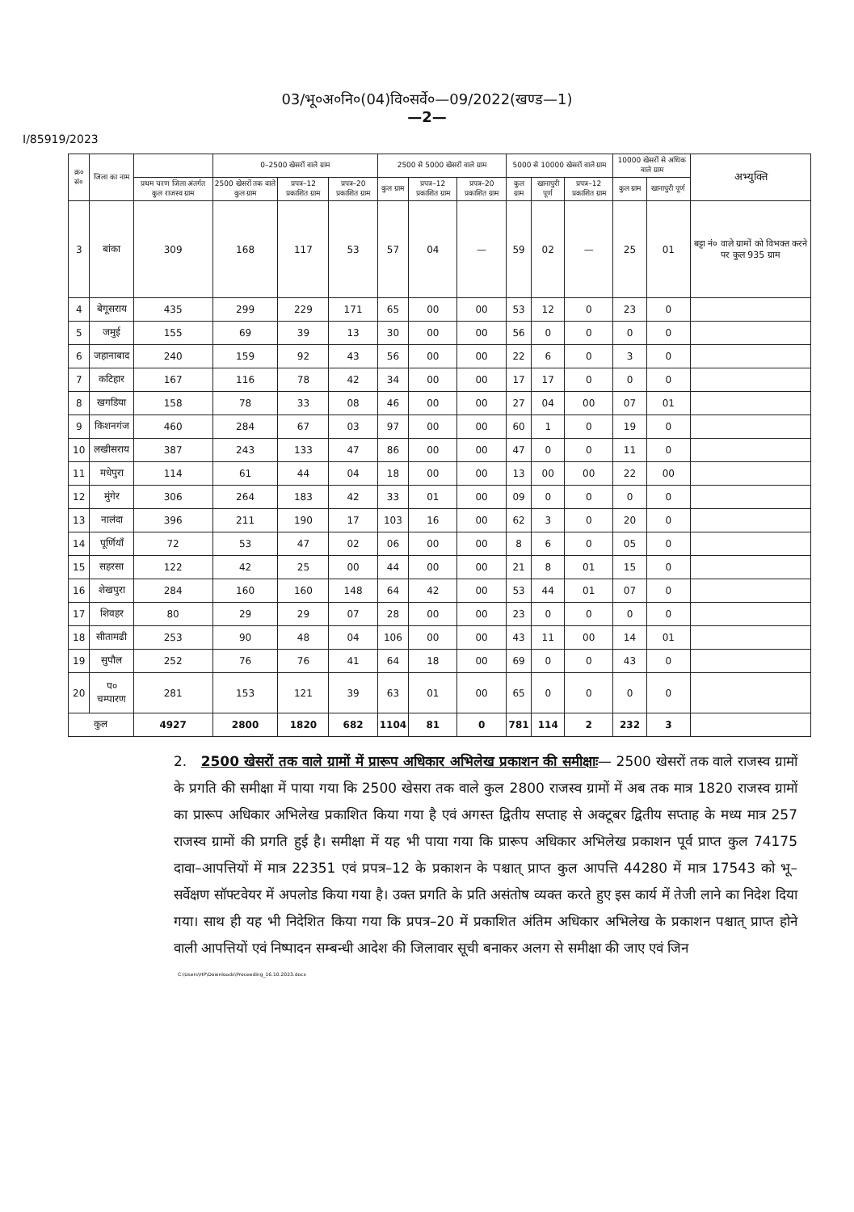03/भू०अ०नि०(04)वि०सर्वे०—09/2022(खण्ड—1)
—2—
I/85919/2023
| क्र० सं० | जिला का नाम | | 0–2500 खेसरों वाले ग्राम | | | 2500 से 5000 खेसरों वाले ग्राम | | | 5000 से 10000 खेसरों वाले ग्राम | | | 10000 खेसरों से अधिक वाले ग्राम | | अभ्युक्ति |
| --- | --- | --- | --- | --- | --- | --- | --- | --- | --- | --- | --- | --- | --- | --- |
| | | प्रथम चरण जिला अंतर्गत कुल राजस्व ग्राम | 2500 खेसरों तक वाले कुल ग्राम | प्रपत्र–12 प्रकाशित ग्राम | प्रपत्र–20 प्रकाशित ग्राम | कुल ग्राम | प्रपत्र–12 प्रकाशित ग्राम | प्रपत्र–20 प्रकाशित ग्राम | कुल ग्राम | खानापुरी पूर्ण | प्रपत्र–12 प्रकाशित ग्राम | कुल ग्राम | खानापुरी पूर्ण | |
| 3 | बांका | 309 | 168 | 117 | 53 | 57 | 04 | — | 59 | 02 | — | 25 | 01 | बट्टा नं० वाले ग्रामों को विभक्त करने पर कुल 935 ग्राम |
| 4 | बेगूसराय | 435 | 299 | 229 | 171 | 65 | 00 | 00 | 53 | 12 | 0 | 23 | 0 | |
| 5 | जमुई | 155 | 69 | 39 | 13 | 30 | 00 | 00 | 56 | 0 | 0 | 0 | 0 | |
| 6 | जहानाबाद | 240 | 159 | 92 | 43 | 56 | 00 | 00 | 22 | 6 | 0 | 3 | 0 | |
| 7 | कटिहार | 167 | 116 | 78 | 42 | 34 | 00 | 00 | 17 | 17 | 0 | 0 | 0 | |
| 8 | खगडिया | 158 | 78 | 33 | 08 | 46 | 00 | 00 | 27 | 04 | 00 | 07 | 01 | |
| 9 | किशनगंज | 460 | 284 | 67 | 03 | 97 | 00 | 00 | 60 | 1 | 0 | 19 | 0 | |
| 10 | लखीसराय | 387 | 243 | 133 | 47 | 86 | 00 | 00 | 47 | 0 | 0 | 11 | 0 | |
| 11 | मधेपुरा | 114 | 61 | 44 | 04 | 18 | 00 | 00 | 13 | 00 | 00 | 22 | 00 | |
| 12 | मुंगेर | 306 | 264 | 183 | 42 | 33 | 01 | 00 | 09 | 0 | 0 | 0 | 0 | |
| 13 | नालंदा | 396 | 211 | 190 | 17 | 103 | 16 | 00 | 62 | 3 | 0 | 20 | 0 | |
| 14 | पूर्णियाँ | 72 | 53 | 47 | 02 | 06 | 00 | 00 | 8 | 6 | 0 | 05 | 0 | |
| 15 | सहरसा | 122 | 42 | 25 | 00 | 44 | 00 | 00 | 21 | 8 | 01 | 15 | 0 | |
| 16 | शेखपुरा | 284 | 160 | 160 | 148 | 64 | 42 | 00 | 53 | 44 | 01 | 07 | 0 | |
| 17 | शिवहर | 80 | 29 | 29 | 07 | 28 | 00 | 00 | 23 | 0 | 0 | 0 | 0 | |
| 18 | सीतामढी | 253 | 90 | 48 | 04 | 106 | 00 | 00 | 43 | 11 | 00 | 14 | 01 | |
| 19 | सुपौल | 252 | 76 | 76 | 41 | 64 | 18 | 00 | 69 | 0 | 0 | 43 | 0 | |
| 20 | प० चम्पारण | 281 | 153 | 121 | 39 | 63 | 01 | 00 | 65 | 0 | 0 | 0 | 0 | |
| कुल | | 4927 | 2800 | 1820 | 682 | 1104 | 81 | 0 | 781 | 114 | 2 | 232 | 3 | |
2. 2500 खेसरों तक वाले ग्रामों में प्रारूप अधिकार अभिलेख प्रकाशन की समीक्षाः— 2500 खेसरों तक वाले राजस्व ग्रामों के प्रगति की समीक्षा में पाया गया कि 2500 खेसरा तक वाले कुल 2800 राजस्व ग्रामों में अब तक मात्र 1820 राजस्व ग्रामों का प्रारूप अधिकार अभिलेख प्रकाशित किया गया है एवं अगस्त द्वितीय सप्ताह से अक्टूबर द्वितीय सप्ताह के मध्य मात्र 257 राजस्व ग्रामों की प्रगति हुई है। समीक्षा में यह भी पाया गया कि प्रारूप अधिकार अभिलेख प्रकाशन पूर्व प्राप्त कुल 74175 दावा–आपत्तियों में मात्र 22351 एवं प्रपत्र–12 के प्रकाशन के पश्चात् प्राप्त कुल आपत्ति 44280 में मात्र 17543 को भू–सर्वेक्षण सॉफ्टवेयर में अपलोड किया गया है। उक्त प्रगति के प्रति असंतोष व्यक्त करते हुए इस कार्य में तेजी लाने का निदेश दिया गया। साथ ही यह भी निदेशित किया गया कि प्रपत्र–20 में प्रकाशित अंतिम अधिकार अभिलेख के प्रकाशन पश्चात् प्राप्त होने वाली आपत्तियों एवं निष्पादन सम्बन्धी आदेश की जिलावार सूची बनाकर अलग से समीक्षा की जाए एवं जिन
C:\Users\HP\Downloads\Proceeding_16.10.2023.docx